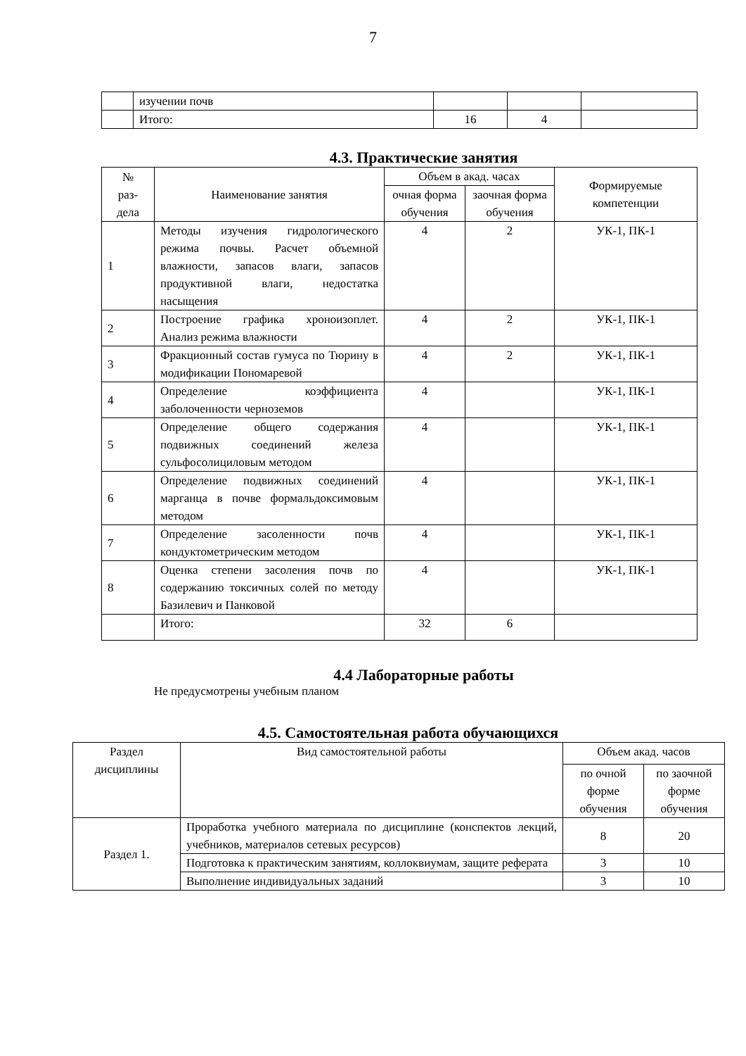7
| | изучении почв | | | |
| | Итого: | 16 | 4 | |
4.3. Практические занятия
| № раз- дела | Наименование занятия | Объем в акад. часах | | Формируемые компетенции |
| --- | --- | --- | --- | --- |
| | | очная форма обучения | заочная форма обучения | |
| 1 | Методы изучения гидрологического режима почвы. Расчет объемной влажности, запасов влаги, запасов продуктивной влаги, недостатка насыщения | 4 | 2 | УК-1, ПК-1 |
| 2 | Построение графика хроноизоплет. Анализ режима влажности | 4 | 2 | УК-1, ПК-1 |
| 3 | Фракционный состав гумуса по Тюрину в модификации Пономаревой | 4 | 2 | УК-1, ПК-1 |
| 4 | Определение коэффициента заболоченности черноземов | 4 | | УК-1, ПК-1 |
| 5 | Определение общего содержания подвижных соединений железа сульфосолициловым методом | 4 | | УК-1, ПК-1 |
| 6 | Определение подвижных соединений марганца в почве формальдоксимовым методом | 4 | | УК-1, ПК-1 |
| 7 | Определение засоленности почв кондуктометрическим методом | 4 | | УК-1, ПК-1 |
| 8 | Оценка степени засоления почв по содержанию токсичных солей по методу Базилевич и Панковой | 4 | | УК-1, ПК-1 |
| | Итого: | 32 | 6 | |
4.4 Лабораторные работы
Не предусмотрены учебным планом
4.5. Самостоятельная работа обучающихся
| Раздел дисциплины | Вид самостоятельной работы | Объем акад. часов | |
| --- | --- | --- | --- |
| | | по очной форме обучения | по заочной форме обучения |
| Раздел 1. | Проработка учебного материала по дисциплине (конспектов лекций, учебников, материалов сетевых ресурсов) | 8 | 20 |
| | Подготовка к практическим занятиям, коллоквиумам, защите реферата | 3 | 10 |
| | Выполнение индивидуальных заданий | 3 | 10 |